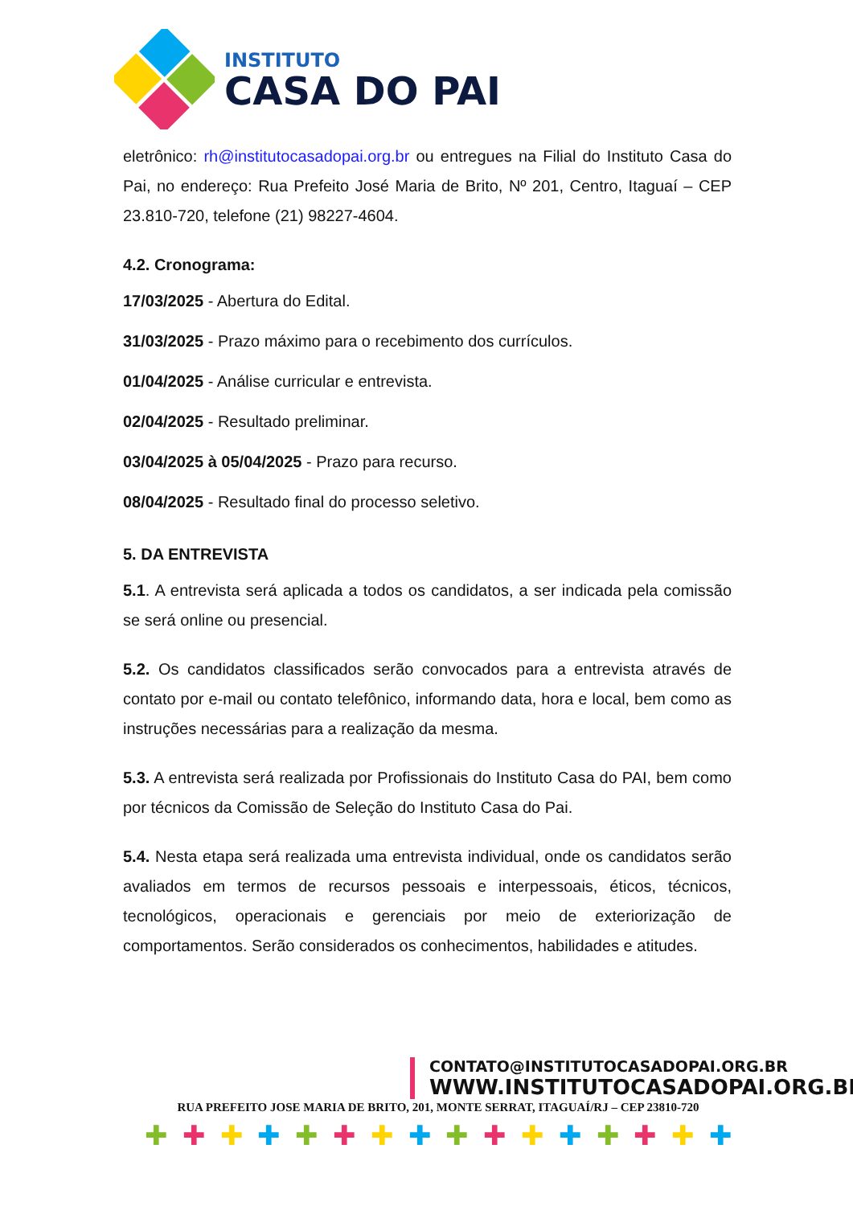INSTITUTO
CASA DO PAI
eletrônico: rh@institutocasadopai.org.br ou entregues na Filial do Instituto Casa do Pai, no endereço: Rua Prefeito José Maria de Brito, Nº 201, Centro, Itaguaí – CEP 23.810-720, telefone (21) 98227-4604.
4.2. Cronograma:
17/03/2025 - Abertura do Edital.
31/03/2025 - Prazo máximo para o recebimento dos currículos.
01/04/2025 - Análise curricular e entrevista.
02/04/2025 - Resultado preliminar.
03/04/2025 à 05/04/2025 - Prazo para recurso.
08/04/2025 - Resultado final do processo seletivo.
5. DA ENTREVISTA
5.1. A entrevista será aplicada a todos os candidatos, a ser indicada pela comissão se será online ou presencial.
5.2. Os candidatos classificados serão convocados para a entrevista através de contato por e-mail ou contato telefônico, informando data, hora e local, bem como as instruções necessárias para a realização da mesma.
5.3. A entrevista será realizada por Profissionais do Instituto Casa do PAI, bem como por técnicos da Comissão de Seleção do Instituto Casa do Pai.
5.4. Nesta etapa será realizada uma entrevista individual, onde os candidatos serão avaliados em termos de recursos pessoais e interpessoais, éticos, técnicos, tecnológicos, operacionais e gerenciais por meio de exteriorização de comportamentos. Serão considerados os conhecimentos, habilidades e atitudes.
CONTATO@INSTITUTOCASADOPAI.ORG.BR
WWW.INSTITUTOCASADOPAI.ORG.BR
RUA PREFEITO JOSE MARIA DE BRITO, 201, MONTE SERRAT, ITAGUAÍ/RJ – CEP 23810-720
✚ ✚ ✚ ✚ ✚ ✚ ✚ ✚ ✚ ✚ ✚ ✚ ✚ ✚ ✚ ✚